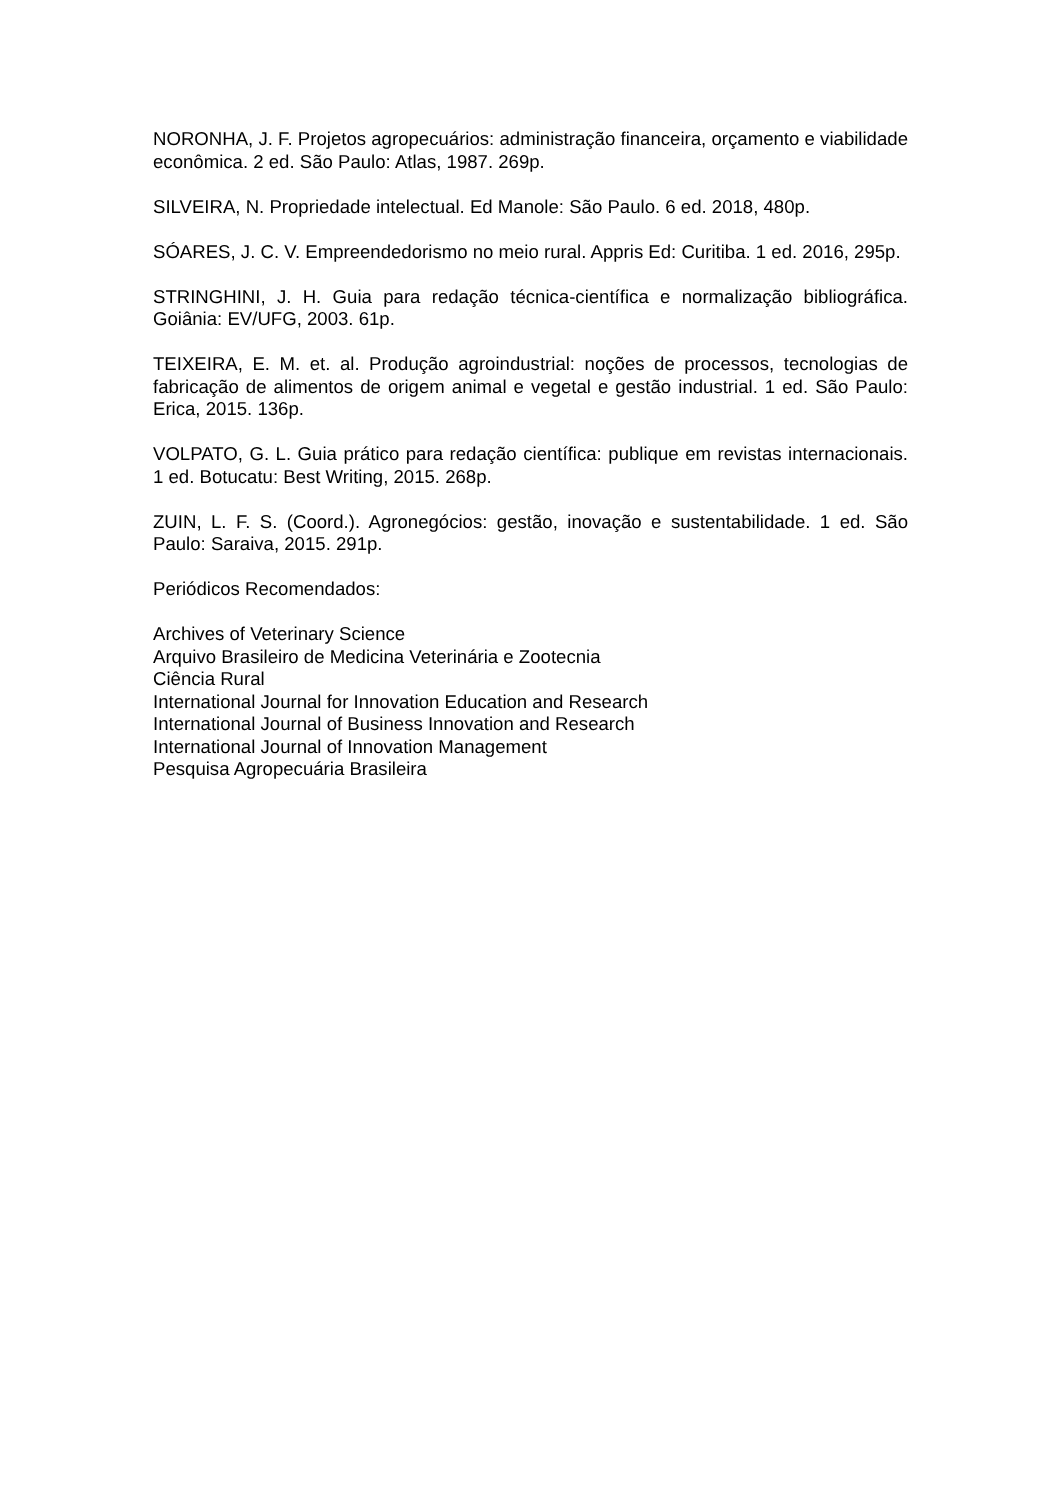NORONHA, J. F. Projetos agropecuários: administração financeira, orçamento e viabilidade econômica. 2 ed. São Paulo: Atlas, 1987. 269p.
SILVEIRA, N. Propriedade intelectual. Ed Manole: São Paulo. 6 ed. 2018, 480p.
SÓARES, J. C. V. Empreendedorismo no meio rural. Appris Ed: Curitiba. 1 ed. 2016, 295p.
STRINGHINI, J. H. Guia para redação técnica-científica e normalização bibliográfica. Goiânia: EV/UFG, 2003. 61p.
TEIXEIRA, E. M. et. al. Produção agroindustrial: noções de processos, tecnologias de fabricação de alimentos de origem animal e vegetal e gestão industrial. 1 ed. São Paulo: Erica, 2015. 136p.
VOLPATO, G. L. Guia prático para redação científica: publique em revistas internacionais. 1 ed. Botucatu: Best Writing, 2015. 268p.
ZUIN, L. F. S. (Coord.). Agronegócios: gestão, inovação e sustentabilidade. 1 ed. São Paulo: Saraiva, 2015. 291p.
Periódicos Recomendados:
Archives of Veterinary Science
Arquivo Brasileiro de Medicina Veterinária e Zootecnia
Ciência Rural
International Journal for Innovation Education and Research
International Journal of Business Innovation and Research
International Journal of Innovation Management
Pesquisa Agropecuária Brasileira